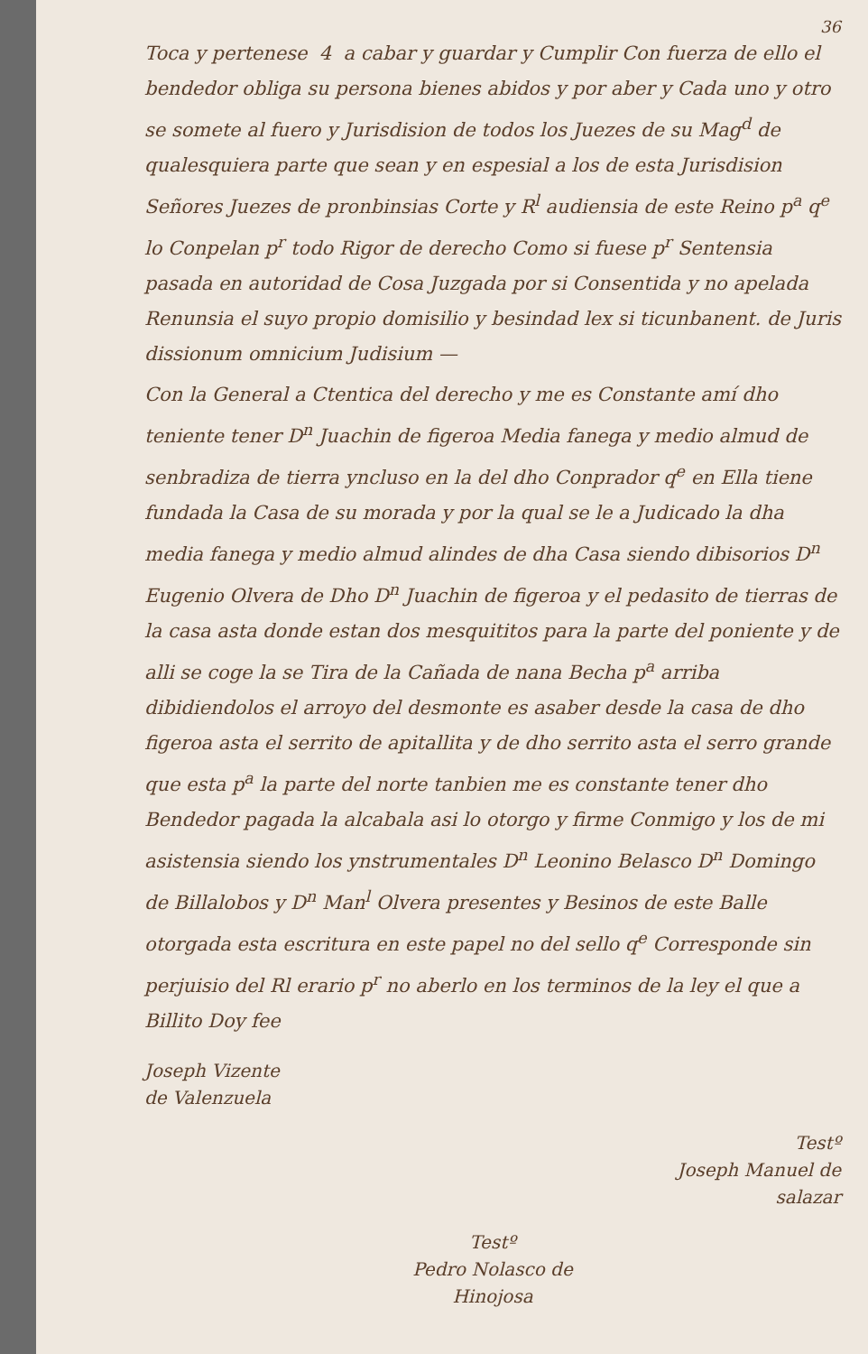36
Toca y pertenese 4 a cabar y guardar y Cumplir Con fuerza de ello el bendedor obliga su persona bienes abidos y por aber y Cada uno y otro se somete al fuero y Jurisdision de todos los Juezes de su Mag<sup>d</sup> de qualesquiera parte que sean y en espesial a los de esta Jurisdision Señores Juezes de pronbinsias Corte y R<sup>l</sup> audiensia de este Reino p<sup>a</sup> q<sup>e</sup> lo Conpelan p<sup>r</sup> todo Rigor de derecho Como si fuese p<sup>r</sup> Sentensia pasada en autoridad de Cosa Juzgada por si Consentida y no apelada Renunsia el suyo propio domisilio y besindad lex si ticunbanent. de Juris dissionum omnicium Judisium —
Con la General a Ctentica del derecho y me es Constante amí dho teniente tener D<sup>n</sup> Juachin de figeroa Media fanega y medio almud de senbradiza de tierra yncluso en la del dho Conprador q<sup>e</sup> en Ella tiene fundada la Casa de su morada y por la qual se le a Judicado la dha media fanega y medio almud alindes de dha Casa siendo dibisorios D<sup>n</sup> Eugenio Olvera de Dho D<sup>n</sup> Juachin de figeroa y el pedasito de tierras de la casa asta donde estan dos mesquititos para la parte del poniente y de alli se coge la se Tira de la Cañada de nana Becha p<sup>a</sup> arriba dibidiendolos el arroyo del desmonte es asaber desde la casa de dho figeroa asta el serrito de apitallita y de dho serrito asta el serro grande que esta p<sup>a</sup> la parte del norte tanbien me es constante tener dho Bendedor pagada la alcabala asi lo otorgo y firme Conmigo y los de mi asistensia siendo los ynstrumentales D<sup>n</sup> Leonino Belasco D<sup>n</sup> Domingo de Billalobos y D<sup>n</sup> Man<sup>l</sup> Olvera presentes y Besinos de este Balle otorgada esta escritura en este papel no del sello q<sup>e</sup> Corresponde sin perjuisio del Rl erario p<sup>r</sup> no aberlo en los terminos de la ley el que a Billito Doy fee
Joseph Vizente
de Valenzuela
Testº
Joseph Manuel de
salazar
Testº
Pedro Nolasco de
Hinojosa